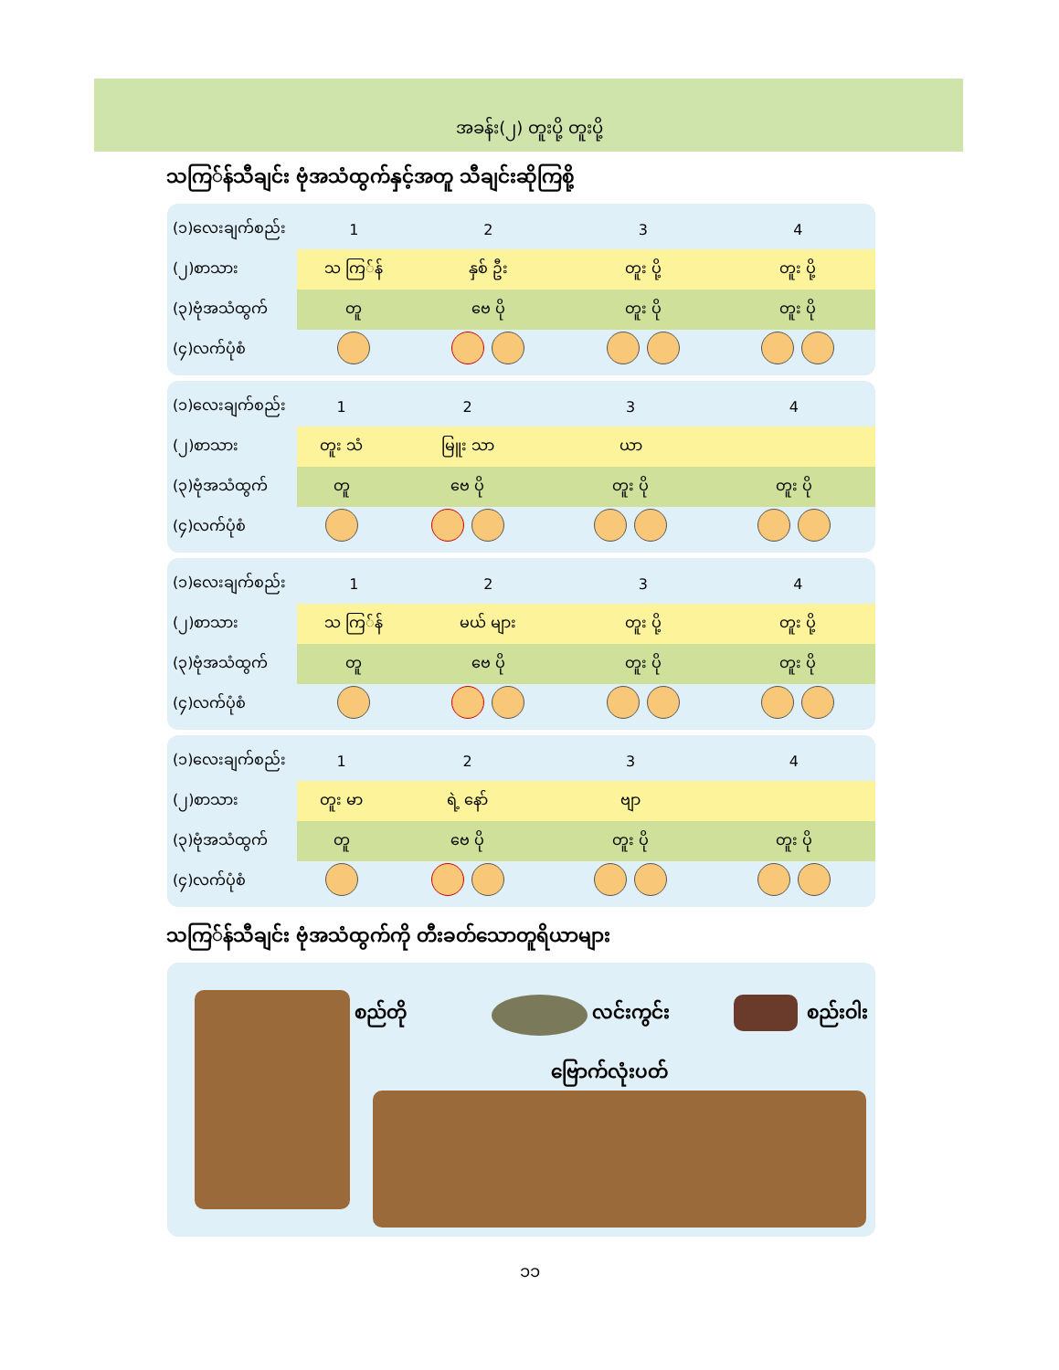အခန်း(၂) တူးပို့ တူးပို့
သကြ်န်သီချင်း ဗုံအသံထွက်နှင့်အတူ သီချင်းဆိုကြစို့
| (၁)လေးချက်စည်း | 1 | 2 | 3 | 4 |
| (၂)စာသား | သ ကြ်န် | နှစ် ဦး | တူး ပို့ | တူး ပို့ |
| (၃)ဗုံအသံထွက် | တူ | ဗေ ပို | တူး ပို | တူး ပို |
| (၄)လက်ပုံစံ | | | | |
| (၁)လေးချက်စည်း | 1 | 2 | 3 | 4 |
| (၂)စာသား | တူး သံ | မြူး သာ | ယာ | |
| (၃)ဗုံအသံထွက် | တူ | ဗေ ပို | တူး ပို | တူး ပို |
| (၄)လက်ပုံစံ | | | | |
| (၁)လေးချက်စည်း | 1 | 2 | 3 | 4 |
| (၂)စာသား | သ ကြ်န် | မယ် များ | တူး ပို့ | တူး ပို့ |
| (၃)ဗုံအသံထွက် | တူ | ဗေ ပို | တူး ပို | တူး ပို |
| (၄)လက်ပုံစံ | | | | |
| (၁)လေးချက်စည်း | 1 | 2 | 3 | 4 |
| (၂)စာသား | တူး မာ | ရဲ့ နော် | ဗျာ | |
| (၃)ဗုံအသံထွက် | တူ | ဗေ ပို | တူး ပို | တူး ပို |
| (၄)လက်ပုံစံ | | | | |
သကြ်န်သီချင်း ဗုံအသံထွက်ကို တီးခတ်သောတူရိယာများ
စည်တို လင်းကွင်း စည်းဝါး
ဗြောက်လုံးပတ်
၁၁